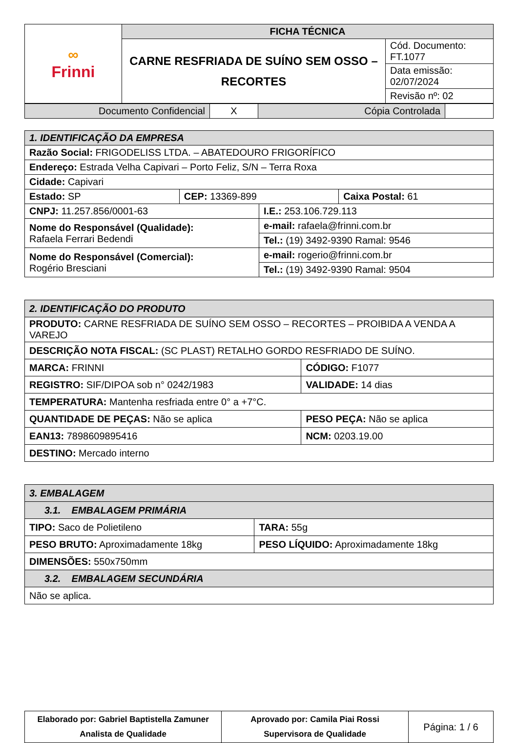| ∞ Frinni | FICHA TÉCNICA | |
| | CARNE RESFRIADA DE SUÍNO SEM OSSO – RECORTES | Cód. Documento: FT.1077 |
| | | Data emissão: 02/07/2024 |
| | | Revisão nº: 02 |
| Documento Confidencial | X | Cópia Controlada | |
| 1. IDENTIFICAÇÃO DA EMPRESA | | | |
| Razão Social: FRIGODELISS LTDA. – ABATEDOURO FRIGORÍFICO | | | |
| Endereço: Estrada Velha Capivari – Porto Feliz, S/N – Terra Roxa | | | |
| Cidade: Capivari | | | |
| Estado: SP | CEP: 13369-899 | | Caixa Postal: 61 |
| CNPJ: 11.257.856/0001-63 | | I.E.: 253.106.729.113 | |
| Nome do Responsável (Qualidade): Rafaela Ferrari Bedendi | | e-mail: rafaela@frinni.com.br | |
| | | Tel.: (19) 3492-9390 Ramal: 9546 | |
| Nome do Responsável (Comercial): Rogério Bresciani | | e-mail: rogerio@frinni.com.br | |
| | | Tel.: (19) 3492-9390 Ramal: 9504 | |
| 2. IDENTIFICAÇÃO DO PRODUTO | |
| PRODUTO: CARNE RESFRIADA DE SUÍNO SEM OSSO – RECORTES – PROIBIDA A VENDA A VAREJO | |
| DESCRIÇÃO NOTA FISCAL: (SC PLAST) RETALHO GORDO RESFRIADO DE SUÍNO. | |
| MARCA: FRINNI | CÓDIGO: F1077 |
| REGISTRO: SIF/DIPOA sob n° 0242/1983 | VALIDADE: 14 dias |
| TEMPERATURA: Mantenha resfriada entre 0° a +7°C. | |
| QUANTIDADE DE PEÇAS: Não se aplica | PESO PEÇA: Não se aplica |
| EAN13: 7898609895416 | NCM: 0203.19.00 |
| DESTINO: Mercado interno | |
| 3. EMBALAGEM | |
| 3.1. EMBALAGEM PRIMÁRIA | |
| TIPO: Saco de Polietileno | TARA: 55g |
| PESO BRUTO: Aproximadamente 18kg | PESO LÍQUIDO: Aproximadamente 18kg |
| DIMENSÕES: 550x750mm | |
| 3.2. EMBALAGEM SECUNDÁRIA | |
| Não se aplica. | |
| Elaborado por: Gabriel Baptistella Zamuner Analista de Qualidade | Aprovado por: Camila Piai Rossi Supervisora de Qualidade | Página: 1 / 6 |